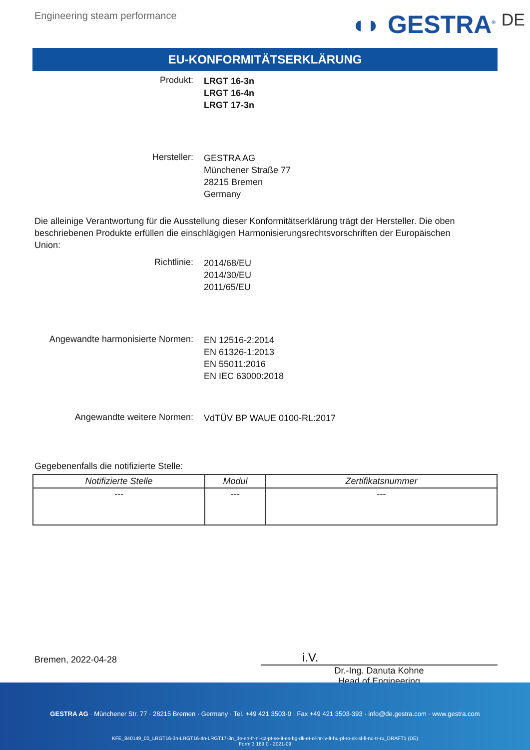Engineering steam performance
◖◗ GESTRA<sup>®</sup> DE
EU-KONFORMITÄTSERKLÄRUNG
Produkt:
LRGT 16-3n
LRGT 16-4n
LRGT 17-3n
Hersteller:
GESTRA AG
Münchener Straße 77
28215 Bremen
Germany
Die alleinige Verantwortung für die Ausstellung dieser Konformitätserklärung trägt der Hersteller. Die oben beschriebenen Produkte erfüllen die einschlägigen Harmonisierungsrechtsvorschriften der Europäischen Union:
Richtlinie:
2014/68/EU
2014/30/EU
2011/65/EU
Angewandte harmonisierte Normen:
EN 12516-2:2014
EN 61326-1:2013
EN 55011:2016
EN IEC 63000:2018
Angewandte weitere Normen:
VdTÜV BP WAUE 0100-RL:2017
Gegebenenfalls die notifizierte Stelle:
| Notifizierte Stelle | Modul | Zertifikatsnummer |
| --- | --- | --- |
| --- | --- | --- |
Bremen, 2022-04-28
i.V.
Dr.-Ing. Danuta Kohne
Head of Engineering
GESTRA AG · Münchener Str. 77 · 28215 Bremen · Germany · Tel. +49 421 3503-0 · Fax +49 421 3503-393 · info@de.gestra.com · www.gestra.com
KFE_840149_00_LRGT16-3n-LRGT16-4n-LRGT17-3n_de-en-fr-nl-cz-pt-se-it-es-bg-dk-et-el-hr-lv-lt-hu-pl-ro-sk-sl-fi-no-tr-ru_DRAFT1 (DE)
Form 3 189 0 - 2021-09